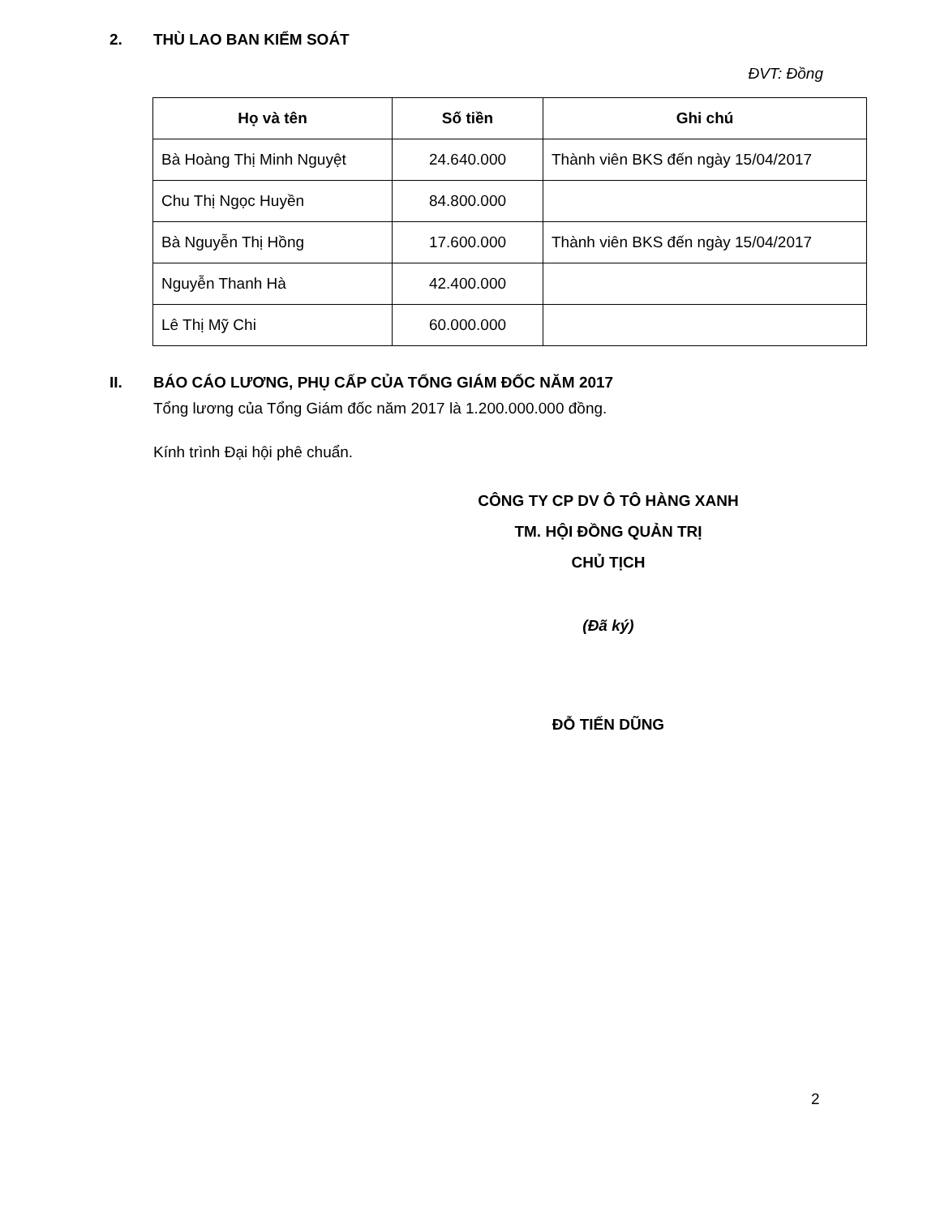2. THÙ LAO BAN KIỂM SOÁT
ĐVT: Đồng
| Họ và tên | Số tiền | Ghi chú |
| --- | --- | --- |
| Bà Hoàng Thị Minh Nguyệt | 24.640.000 | Thành viên BKS đến ngày 15/04/2017 |
| Chu Thị Ngọc Huyền | 84.800.000 | |
| Bà Nguyễn Thị Hồng | 17.600.000 | Thành viên BKS đến ngày 15/04/2017 |
| Nguyễn Thanh Hà | 42.400.000 | |
| Lê Thị Mỹ Chi | 60.000.000 | |
II. BÁO CÁO LƯƠNG, PHỤ CẤP CỦA TỔNG GIÁM ĐỐC NĂM 2017
Tổng lương của Tổng Giám đốc năm 2017 là 1.200.000.000 đồng.
Kính trình Đại hội phê chuẩn.
CÔNG TY CP DV Ô TÔ HÀNG XANH
TM. HỘI ĐỒNG QUẢN TRỊ
CHỦ TỊCH
(Đã ký)
ĐỖ TIẾN DŨNG
2